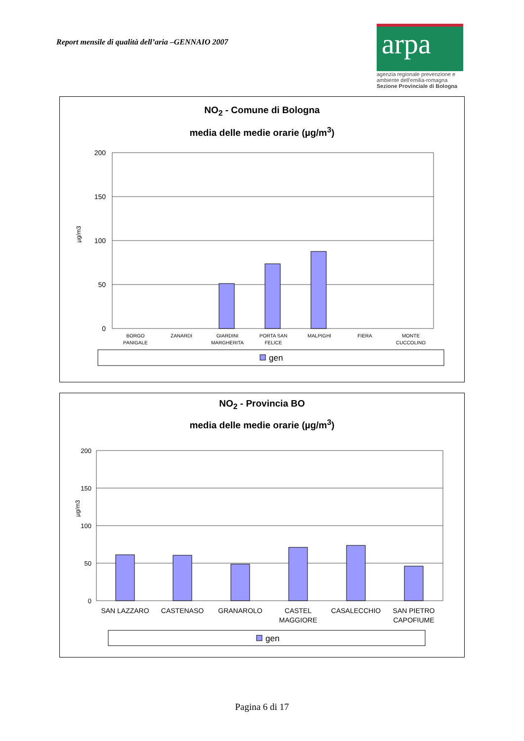Report mensile di qualità dell’aria –GENNAIO 2007
arpa
agenzia regionale prevenzione e ambiente dell'emilia-romagna
Sezione Provinciale di Bologna
NO<sub>2</sub> - Comune di Bologna
media delle medie orarie (µg/m<sup>3</sup>)
200
150
100
50
0
µg/m3
BORGO
PANIGALE
ZANARDI
GIARDINI
MARGHERITA
PORTA SAN
FELICE
MALPIGHI
FIERA
MONTE
CUCCOLINO
gen
NO<sub>2</sub> - Provincia BO
media delle medie orarie (µg/m<sup>3</sup>)
200
150
100
50
0
µg/m3
SAN LAZZARO
CASTENASO
GRANAROLO
CASTEL
MAGGIORE
CASALECCHIO
SAN PIETRO
CAPOFIUME
gen
Pagina 6 di 17